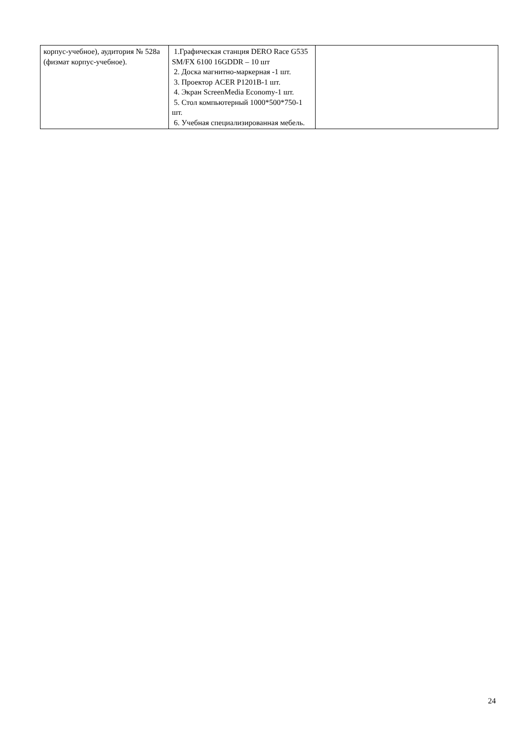| корпус-учебное), аудитория № 528а (физмат корпус-учебное). | 1.Графическая станция DERO Race G535 SM/FX 6100 16GDDR – 10 шт 2. Доска магнитно-маркерная -1 шт. 3. Проектор ACER P1201B-1 шт. 4. Экран ScreenMedia Economy-1 шт. 5. Стол компьютерный 1000*500*750-1 шт. 6. Учебная специализированная мебель. | |
24